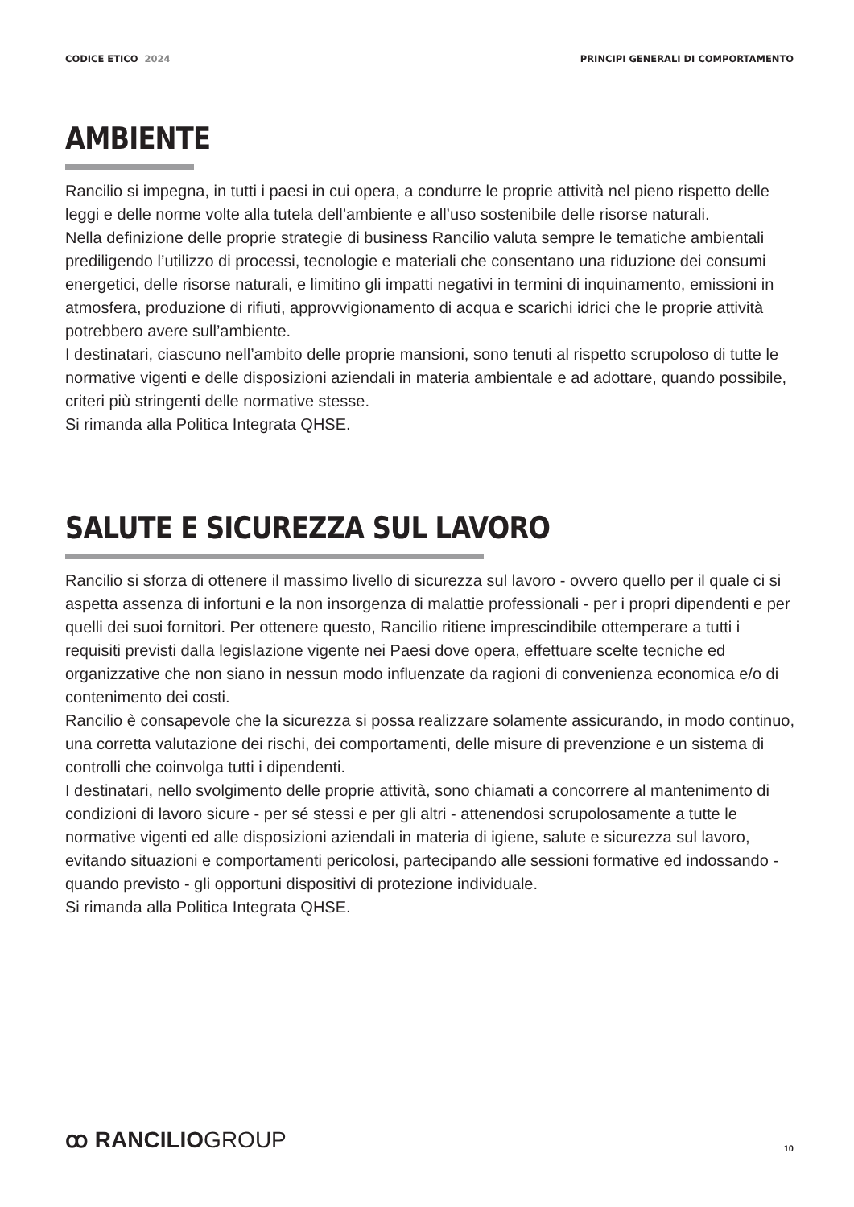CODICE ETICO 2024 PRINCIPI GENERALI DI COMPORTAMENTO
AMBIENTE
Rancilio si impegna, in tutti i paesi in cui opera, a condurre le proprie attività nel pieno rispetto delle leggi e delle norme volte alla tutela dell’ambiente e all’uso sostenibile delle risorse naturali.
Nella definizione delle proprie strategie di business Rancilio valuta sempre le tematiche ambientali prediligendo l’utilizzo di processi, tecnologie e materiali che consentano una riduzione dei consumi energetici, delle risorse naturali, e limitino gli impatti negativi in termini di inquinamento, emissioni in atmosfera, produzione di rifiuti, approvvigionamento di acqua e scarichi idrici che le proprie attività potrebbero avere sull’ambiente.
I destinatari, ciascuno nell’ambito delle proprie mansioni, sono tenuti al rispetto scrupoloso di tutte le normative vigenti e delle disposizioni aziendali in materia ambientale e ad adottare, quando possibile, criteri più stringenti delle normative stesse.
Si rimanda alla Politica Integrata QHSE.
SALUTE E SICUREZZA SUL LAVORO
Rancilio si sforza di ottenere il massimo livello di sicurezza sul lavoro - ovvero quello per il quale ci si aspetta assenza di infortuni e la non insorgenza di malattie professionali - per i propri dipendenti e per quelli dei suoi fornitori. Per ottenere questo, Rancilio ritiene imprescindibile ottemperare a tutti i requisiti previsti dalla legislazione vigente nei Paesi dove opera, effettuare scelte tecniche ed organizzative che non siano in nessun modo influenzate da ragioni di convenienza economica e/o di contenimento dei costi.
Rancilio è consapevole che la sicurezza si possa realizzare solamente assicurando, in modo continuo, una corretta valutazione dei rischi, dei comportamenti, delle misure di prevenzione e un sistema di controlli che coinvolga tutti i dipendenti.
I destinatari, nello svolgimento delle proprie attività, sono chiamati a concorrere al mantenimento di condizioni di lavoro sicure - per sé stessi e per gli altri - attenendosi scrupolosamente a tutte le normative vigenti ed alle disposizioni aziendali in materia di igiene, salute e sicurezza sul lavoro, evitando situazioni e comportamenti pericolosi, partecipando alle sessioni formative ed indossando - quando previsto - gli opportuni dispositivi di protezione individuale.
Si rimanda alla Politica Integrata QHSE.
ꝏ RANCILIOGROUP
10